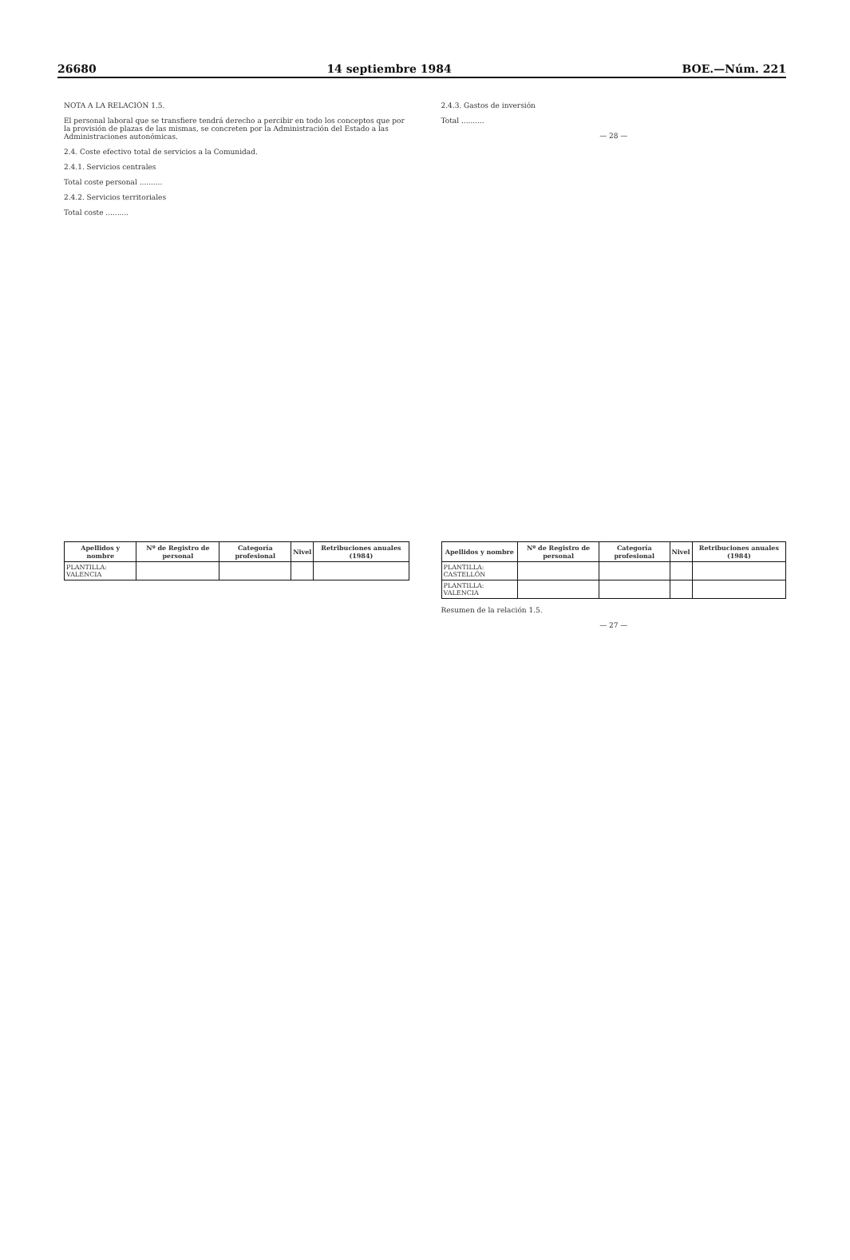26680 14 septiembre 1984 BOE.—Núm. 221
NOTA A LA RELACIÓN 1.5.
El personal laboral que se transfiere tendrá derecho a percibir en todo los conceptos que por la provisión de plazas de las mismas, se concreten por la Administración del Estado a las Administraciones autonómicas.
2.4. Coste efectivo total de servicios a la Comunidad.
2.4.1. Servicios centrales
Total coste personal ..........
2.4.2. Servicios territoriales
Total coste ..........
2.4.3. Gastos de inversión
Total ..........
— 28 —
| Apellidos y nombre | Nº de Registro de personal | Categoría profesional | Nivel | Retribuciones anuales (1984) |
| --- | --- | --- | --- | --- |
| PLANTILLA: VALENCIA | | | | |
| Apellidos y nombre | Nº de Registro de personal | Categoría profesional | Nivel | Retribuciones anuales (1984) |
| --- | --- | --- | --- | --- |
| PLANTILLA: CASTELLÓN | | | | |
| PLANTILLA: VALENCIA | | | | |
Resumen de la relación 1.5.
— 27 —